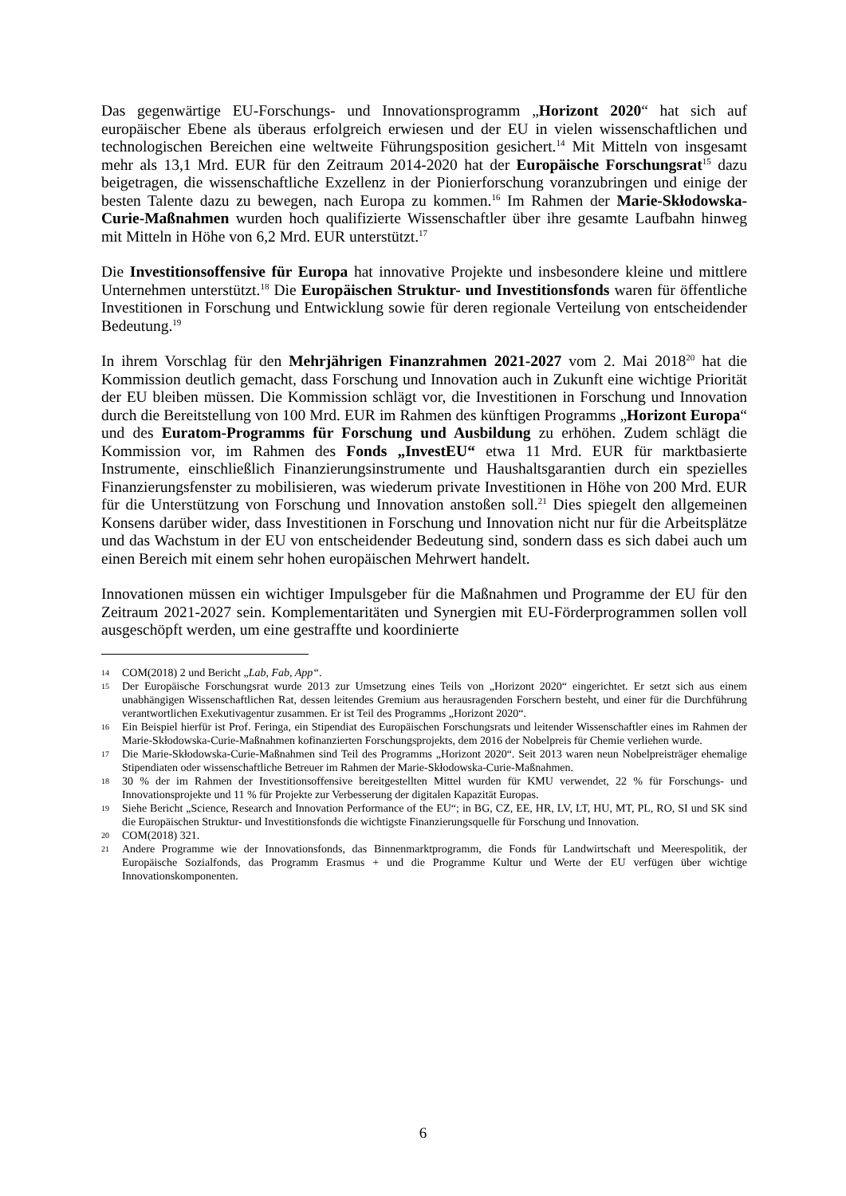Das gegenwärtige EU-Forschungs- und Innovationsprogramm „Horizont 2020“ hat sich auf europäischer Ebene als überaus erfolgreich erwiesen und der EU in vielen wissenschaftlichen und technologischen Bereichen eine weltweite Führungsposition gesichert.<sup>14</sup> Mit Mitteln von insgesamt mehr als 13,1 Mrd. EUR für den Zeitraum 2014-2020 hat der Europäische Forschungsrat<sup>15</sup> dazu beigetragen, die wissenschaftliche Exzellenz in der Pionierforschung voranzubringen und einige der besten Talente dazu zu bewegen, nach Europa zu kommen.<sup>16</sup> Im Rahmen der Marie-Skłodowska-Curie-Maßnahmen wurden hoch qualifizierte Wissenschaftler über ihre gesamte Laufbahn hinweg mit Mitteln in Höhe von 6,2 Mrd. EUR unterstützt.<sup>17</sup>
Die Investitionsoffensive für Europa hat innovative Projekte und insbesondere kleine und mittlere Unternehmen unterstützt.<sup>18</sup> Die Europäischen Struktur- und Investitionsfonds waren für öffentliche Investitionen in Forschung und Entwicklung sowie für deren regionale Verteilung von entscheidender Bedeutung.<sup>19</sup>
In ihrem Vorschlag für den Mehrjährigen Finanzrahmen 2021-2027 vom 2. Mai 2018<sup>20</sup> hat die Kommission deutlich gemacht, dass Forschung und Innovation auch in Zukunft eine wichtige Priorität der EU bleiben müssen. Die Kommission schlägt vor, die Investitionen in Forschung und Innovation durch die Bereitstellung von 100 Mrd. EUR im Rahmen des künftigen Programms „Horizont Europa“ und des Euratom-Programms für Forschung und Ausbildung zu erhöhen. Zudem schlägt die Kommission vor, im Rahmen des Fonds „InvestEU“ etwa 11 Mrd. EUR für marktbasierte Instrumente, einschließlich Finanzierungsinstrumente und Haushaltsgarantien durch ein spezielles Finanzierungsfenster zu mobilisieren, was wiederum private Investitionen in Höhe von 200 Mrd. EUR für die Unterstützung von Forschung und Innovation anstoßen soll.<sup>21</sup> Dies spiegelt den allgemeinen Konsens darüber wider, dass Investitionen in Forschung und Innovation nicht nur für die Arbeitsplätze und das Wachstum in der EU von entscheidender Bedeutung sind, sondern dass es sich dabei auch um einen Bereich mit einem sehr hohen europäischen Mehrwert handelt.
Innovationen müssen ein wichtiger Impulsgeber für die Maßnahmen und Programme der EU für den Zeitraum 2021-2027 sein. Komplementaritäten und Synergien mit EU-Förderprogrammen sollen voll ausgeschöpft werden, um eine gestraffte und koordinierte
14 COM(2018) 2 und Bericht „Lab, Fab, App“.
15 Der Europäische Forschungsrat wurde 2013 zur Umsetzung eines Teils von „Horizont 2020“ eingerichtet. Er setzt sich aus einem unabhängigen Wissenschaftlichen Rat, dessen leitendes Gremium aus herausragenden Forschern besteht, und einer für die Durchführung verantwortlichen Exekutivagentur zusammen. Er ist Teil des Programms „Horizont 2020“.
16 Ein Beispiel hierfür ist Prof. Feringa, ein Stipendiat des Europäischen Forschungsrats und leitender Wissenschaftler eines im Rahmen der Marie-Skłodowska-Curie-Maßnahmen kofinanzierten Forschungsprojekts, dem 2016 der Nobelpreis für Chemie verliehen wurde.
17 Die Marie-Skłodowska-Curie-Maßnahmen sind Teil des Programms „Horizont 2020“. Seit 2013 waren neun Nobelpreisträger ehemalige Stipendiaten oder wissenschaftliche Betreuer im Rahmen der Marie-Skłodowska-Curie-Maßnahmen.
18 30 % der im Rahmen der Investitionsoffensive bereitgestellten Mittel wurden für KMU verwendet, 22 % für Forschungs- und Innovationsprojekte und 11 % für Projekte zur Verbesserung der digitalen Kapazität Europas.
19 Siehe Bericht „Science, Research and Innovation Performance of the EU“; in BG, CZ, EE, HR, LV, LT, HU, MT, PL, RO, SI und SK sind die Europäischen Struktur- und Investitionsfonds die wichtigste Finanzierungsquelle für Forschung und Innovation.
20 COM(2018) 321.
21 Andere Programme wie der Innovationsfonds, das Binnenmarktprogramm, die Fonds für Landwirtschaft und Meerespolitik, der Europäische Sozialfonds, das Programm Erasmus + und die Programme Kultur und Werte der EU verfügen über wichtige Innovationskomponenten.
6